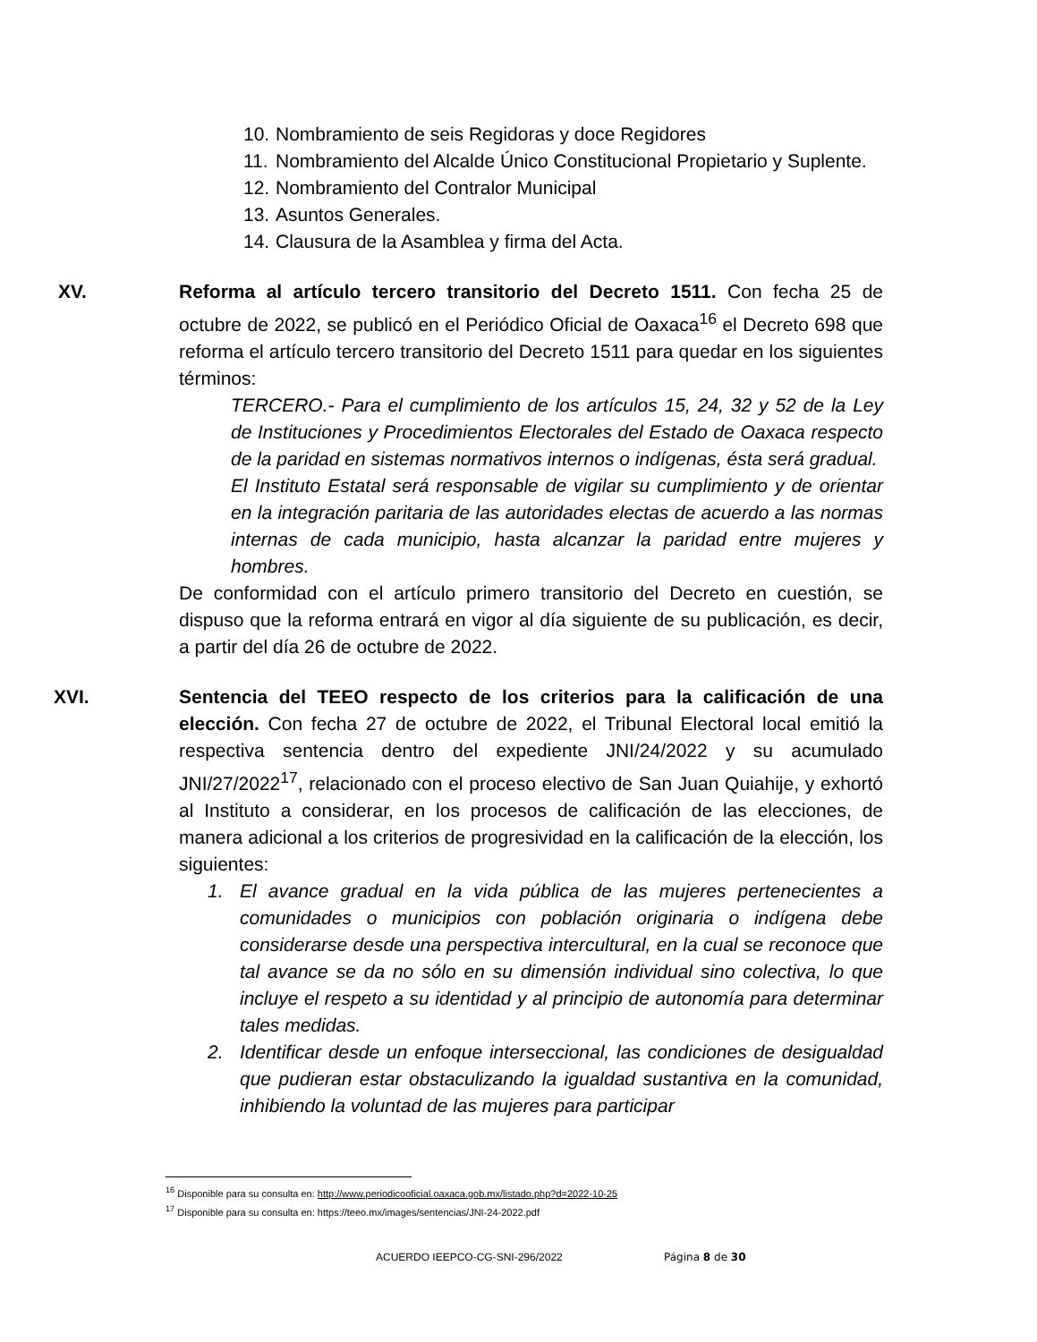10. Nombramiento de seis Regidoras y doce Regidores
11. Nombramiento del Alcalde Único Constitucional Propietario y Suplente.
12. Nombramiento del Contralor Municipal
13. Asuntos Generales.
14. Clausura de la Asamblea y firma del Acta.
XV. Reforma al artículo tercero transitorio del Decreto 1511. Con fecha 25 de octubre de 2022, se publicó en el Periódico Oficial de Oaxaca<sup>16</sup> el Decreto 698 que reforma el artículo tercero transitorio del Decreto 1511 para quedar en los siguientes términos:
TERCERO.- Para el cumplimiento de los artículos 15, 24, 32 y 52 de la Ley de Instituciones y Procedimientos Electorales del Estado de Oaxaca respecto de la paridad en sistemas normativos internos o indígenas, ésta será gradual.
El Instituto Estatal será responsable de vigilar su cumplimiento y de orientar en la integración paritaria de las autoridades electas de acuerdo a las normas internas de cada municipio, hasta alcanzar la paridad entre mujeres y hombres.
De conformidad con el artículo primero transitorio del Decreto en cuestión, se dispuso que la reforma entrará en vigor al día siguiente de su publicación, es decir, a partir del día 26 de octubre de 2022.
XVI. Sentencia del TEEO respecto de los criterios para la calificación de una elección. Con fecha 27 de octubre de 2022, el Tribunal Electoral local emitió la respectiva sentencia dentro del expediente JNI/24/2022 y su acumulado JNI/27/2022<sup>17</sup>, relacionado con el proceso electivo de San Juan Quiahije, y exhortó al Instituto a considerar, en los procesos de calificación de las elecciones, de manera adicional a los criterios de progresividad en la calificación de la elección, los siguientes:
1. El avance gradual en la vida pública de las mujeres pertenecientes a comunidades o municipios con población originaria o indígena debe considerarse desde una perspectiva intercultural, en la cual se reconoce que tal avance se da no sólo en su dimensión individual sino colectiva, lo que incluye el respeto a su identidad y al principio de autonomía para determinar tales medidas.
2. Identificar desde un enfoque interseccional, las condiciones de desigualdad que pudieran estar obstaculizando la igualdad sustantiva en la comunidad, inhibiendo la voluntad de las mujeres para participar
<sup>16</sup> Disponible para su consulta en: http://www.periodicooficial.oaxaca.gob.mx/listado.php?d=2022-10-25
<sup>17</sup> Disponible para su consulta en: https://teeo.mx/images/sentencias/JNI-24-2022.pdf
ACUERDO IEEPCO-CG-SNI-296/2022 Página 8 de 30